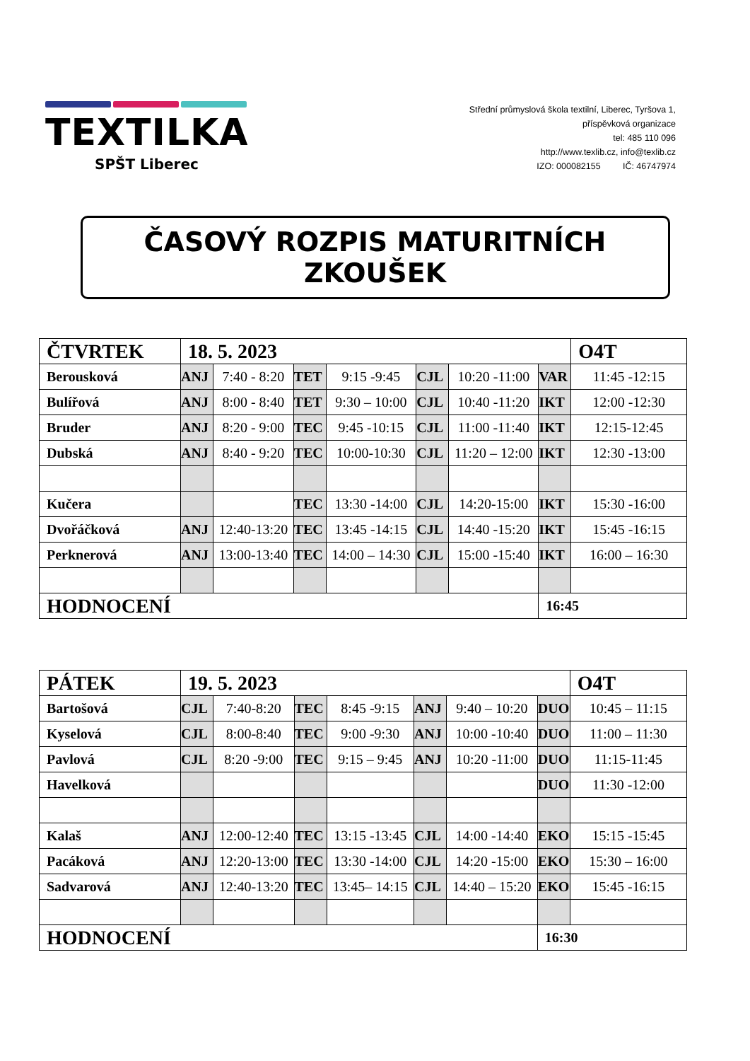TEXTILKA
SPŠT Liberec
Střední průmyslová škola textilní, Liberec, Tyršova 1,
příspěvková organizace
tel: 485 110 096
http://www.texlib.cz, info@texlib.cz
IZO: 000082155 IČ: 46747974
ČASOVÝ ROZPIS MATURITNÍCH ZKOUŠEK
| ČTVRTEK | 18. 5. 2023 | | | | | | | O4T |
| Berousková | ANJ | 7:40 - 8:20 | TET | 9:15 -9:45 | CJL | 10:20 -11:00 | VAR | 11:45 -12:15 |
| Bulířová | ANJ | 8:00 - 8:40 | TET | 9:30 – 10:00 | CJL | 10:40 -11:20 | IKT | 12:00 -12:30 |
| Bruder | ANJ | 8:20 - 9:00 | TEC | 9:45 -10:15 | CJL | 11:00 -11:40 | IKT | 12:15-12:45 |
| Dubská | ANJ | 8:40 - 9:20 | TEC | 10:00-10:30 | CJL | 11:20 – 12:00 | IKT | 12:30 -13:00 |
| Kučera | | | TEC | 13:30 -14:00 | CJL | 14:20-15:00 | IKT | 15:30 -16:00 |
| Dvořáčková | ANJ | 12:40-13:20 | TEC | 13:45 -14:15 | CJL | 14:40 -15:20 | IKT | 15:45 -16:15 |
| Perknerová | ANJ | 13:00-13:40 | TEC | 14:00 – 14:30 | CJL | 15:00 -15:40 | IKT | 16:00 – 16:30 |
| HODNOCENÍ | | | | | | | 16:45 | |
| PÁTEK | 19. 5. 2023 | | | | | | | O4T |
| Bartošová | CJL | 7:40-8:20 | TEC | 8:45 -9:15 | ANJ | 9:40 – 10:20 | DUO | 10:45 – 11:15 |
| Kyselová | CJL | 8:00-8:40 | TEC | 9:00 -9:30 | ANJ | 10:00 -10:40 | DUO | 11:00 – 11:30 |
| Pavlová | CJL | 8:20 -9:00 | TEC | 9:15 – 9:45 | ANJ | 10:20 -11:00 | DUO | 11:15-11:45 |
| Havelková | | | | | | | DUO | 11:30 -12:00 |
| Kalaš | ANJ | 12:00-12:40 | TEC | 13:15 -13:45 | CJL | 14:00 -14:40 | EKO | 15:15 -15:45 |
| Pacáková | ANJ | 12:20-13:00 | TEC | 13:30 -14:00 | CJL | 14:20 -15:00 | EKO | 15:30 – 16:00 |
| Sadvarová | ANJ | 12:40-13:20 | TEC | 13:45– 14:15 | CJL | 14:40 – 15:20 | EKO | 15:45 -16:15 |
| HODNOCENÍ | | | | | | | 16:30 | |